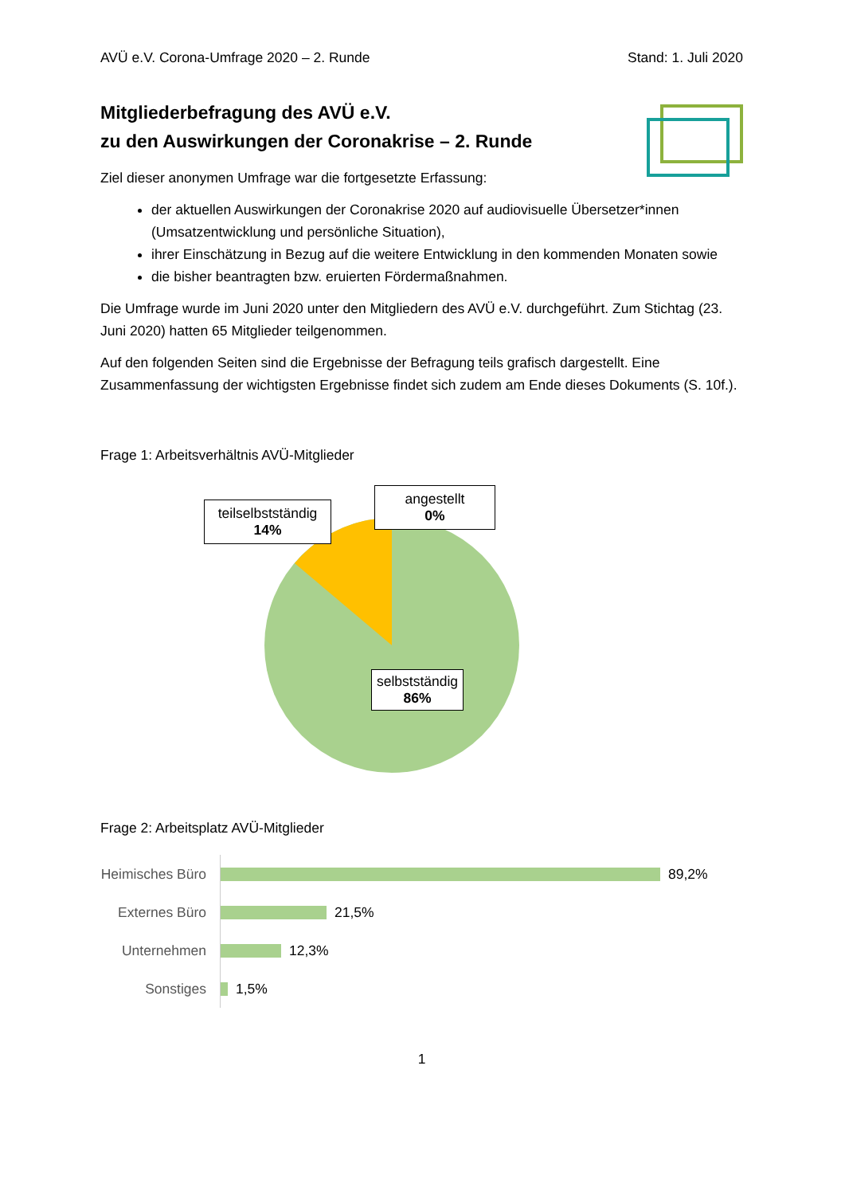AVÜ e.V. Corona-Umfrage 2020 – 2. Runde Stand: 1. Juli 2020
Mitgliederbefragung des AVÜ e.V.
zu den Auswirkungen der Coronakrise – 2. Runde
Ziel dieser anonymen Umfrage war die fortgesetzte Erfassung:
der aktuellen Auswirkungen der Coronakrise 2020 auf audiovisuelle Übersetzer*innen (Umsatzentwicklung und persönliche Situation),
ihrer Einschätzung in Bezug auf die weitere Entwicklung in den kommenden Monaten sowie
die bisher beantragten bzw. eruierten Fördermaßnahmen.
Die Umfrage wurde im Juni 2020 unter den Mitgliedern des AVÜ e.V. durchgeführt. Zum Stichtag (23. Juni 2020) hatten 65 Mitglieder teilgenommen.
Auf den folgenden Seiten sind die Ergebnisse der Befragung teils grafisch dargestellt. Eine Zusammenfassung der wichtigsten Ergebnisse findet sich zudem am Ende dieses Dokuments (S. 10f.).
Frage 1: Arbeitsverhältnis AVÜ-Mitglieder
teilselbstständig
14%
angestellt
0%
selbstständig
86%
Frage 2: Arbeitsplatz AVÜ-Mitglieder
Heimisches Büro
89,2%
Externes Büro
21,5%
Unternehmen
12,3%
Sonstiges
1,5%
1